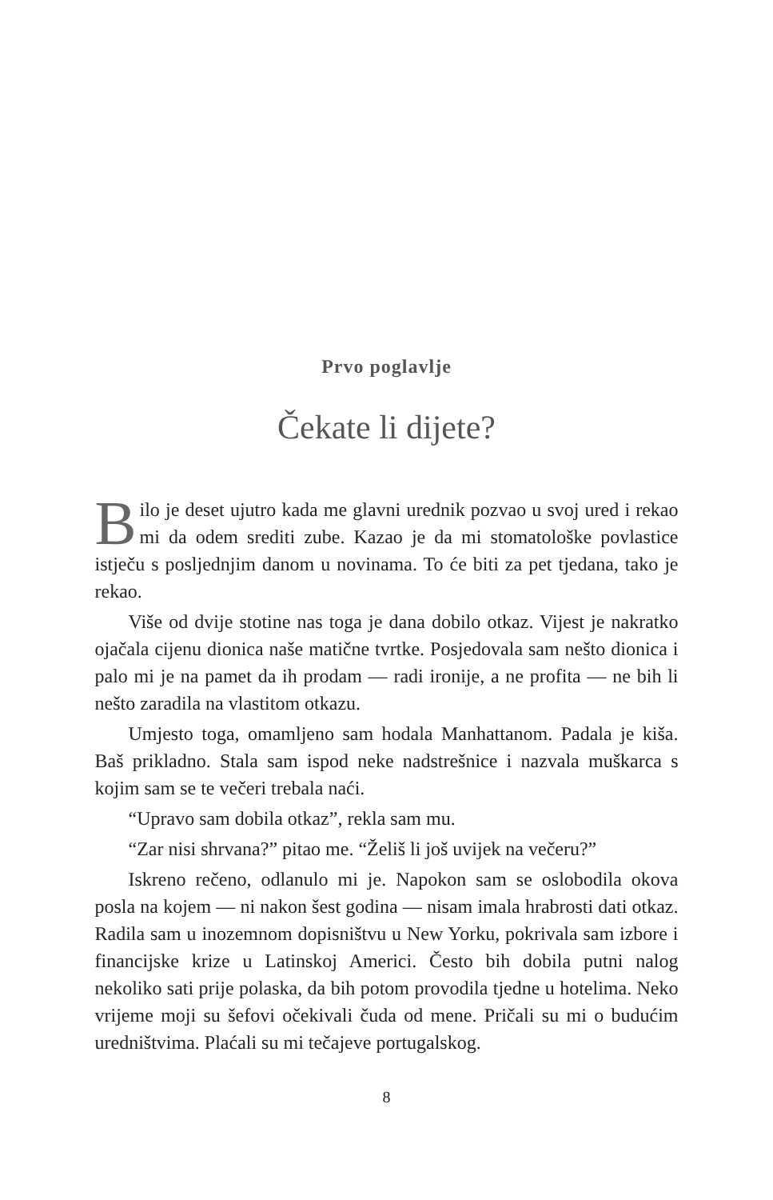Prvo poglavlje
Čekate li dijete?
Bilo je deset ujutro kada me glavni urednik pozvao u svoj ured i rekao mi da odem srediti zube. Kazao je da mi stomatološke povlastice istječu s posljednjim danom u novinama. To će biti za pet tjedana, tako je rekao.
Više od dvije stotine nas toga je dana dobilo otkaz. Vijest je nakratko ojačala cijenu dionica naše matične tvrtke. Posjedovala sam nešto dionica i palo mi je na pamet da ih prodam — radi ironije, a ne profita — ne bih li nešto zaradila na vlastitom otkazu.
Umjesto toga, omamljeno sam hodala Manhattanom. Padala je kiša. Baš prikladno. Stala sam ispod neke nadstrešnice i nazvala muškarca s kojim sam se te večeri trebala naći.
“Upravo sam dobila otkaz”, rekla sam mu.
“Zar nisi shrvana?” pitao me. “Želiš li još uvijek na večeru?”
Iskreno rečeno, odlanulo mi je. Napokon sam se oslobodila okova posla na kojem — ni nakon šest godina — nisam imala hrabrosti dati otkaz. Radila sam u inozemnom dopisništvu u New Yorku, pokrivala sam izbore i financijske krize u Latinskoj Americi. Često bih dobila putni nalog nekoliko sati prije polaska, da bih potom provodila tjedne u hotelima. Neko vrijeme moji su šefovi očekivali čuda od mene. Pričali su mi o budućim uredništvima. Plaćali su mi tečajeve portugalskog.
8